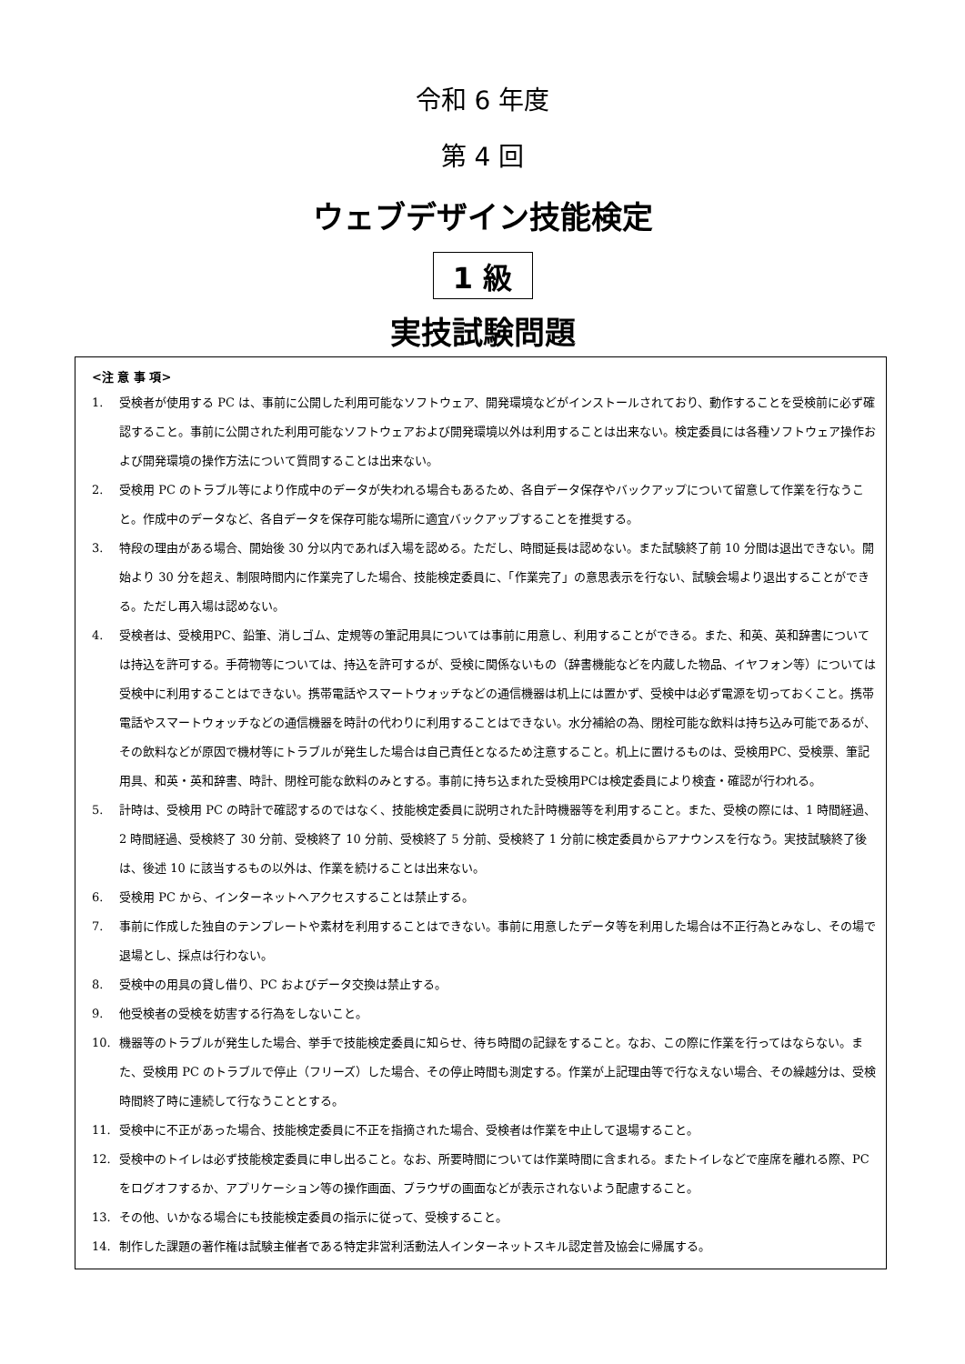令和 6 年度
第 4 回
ウェブデザイン技能検定
1 級
実技試験問題
<注 意 事 項>
1. 受検者が使用する PC は、事前に公開した利用可能なソフトウェア、開発環境などがインストールされており、動作することを受検前に必ず確認すること。事前に公開された利用可能なソフトウェアおよび開発環境以外は利用することは出来ない。検定委員には各種ソフトウェア操作および開発環境の操作方法について質問することは出来ない。
2. 受検用 PC のトラブル等により作成中のデータが失われる場合もあるため、各自データ保存やバックアップについて留意して作業を行なうこと。作成中のデータなど、各自データを保存可能な場所に適宜バックアップすることを推奨する。
3. 特段の理由がある場合、開始後 30 分以内であれば入場を認める。ただし、時間延長は認めない。また試験終了前 10 分間は退出できない。開始より 30 分を超え、制限時間内に作業完了した場合、技能検定委員に、「作業完了」の意思表示を行ない、試験会場より退出することができる。ただし再入場は認めない。
4. 受検者は、受検用PC、鉛筆、消しゴム、定規等の筆記用具については事前に用意し、利用することができる。また、和英、英和辞書については持込を許可する。手荷物等については、持込を許可するが、受検に関係ないもの（辞書機能などを内蔵した物品、イヤフォン等）については受検中に利用することはできない。携帯電話やスマートウォッチなどの通信機器は机上には置かず、受検中は必ず電源を切っておくこと。携帯電話やスマートウォッチなどの通信機器を時計の代わりに利用することはできない。水分補給の為、閉栓可能な飲料は持ち込み可能であるが、その飲料などが原因で機材等にトラブルが発生した場合は自己責任となるため注意すること。机上に置けるものは、受検用PC、受検票、筆記用具、和英・英和辞書、時計、閉栓可能な飲料のみとする。事前に持ち込まれた受検用PCは検定委員により検査・確認が行われる。
5. 計時は、受検用 PC の時計で確認するのではなく、技能検定委員に説明された計時機器等を利用すること。また、受検の際には、1 時間経過、2 時間経過、受検終了 30 分前、受検終了 10 分前、受検終了 5 分前、受検終了 1 分前に検定委員からアナウンスを行なう。実技試験終了後は、後述 10 に該当するもの以外は、作業を続けることは出来ない。
6. 受検用 PC から、インターネットへアクセスすることは禁止する。
7. 事前に作成した独自のテンプレートや素材を利用することはできない。事前に用意したデータ等を利用した場合は不正行為とみなし、その場で退場とし、採点は行わない。
8. 受検中の用具の貸し借り、PC およびデータ交換は禁止する。
9. 他受検者の受検を妨害する行為をしないこと。
10. 機器等のトラブルが発生した場合、挙手で技能検定委員に知らせ、待ち時間の記録をすること。なお、この際に作業を行ってはならない。また、受検用 PC のトラブルで停止（フリーズ）した場合、その停止時間も測定する。作業が上記理由等で行なえない場合、その繰越分は、受検時間終了時に連続して行なうこととする。
11. 受検中に不正があった場合、技能検定委員に不正を指摘された場合、受検者は作業を中止して退場すること。
12. 受検中のトイレは必ず技能検定委員に申し出ること。なお、所要時間については作業時間に含まれる。またトイレなどで座席を離れる際、PC をログオフするか、アプリケーション等の操作画面、ブラウザの画面などが表示されないよう配慮すること。
13. その他、いかなる場合にも技能検定委員の指示に従って、受検すること。
14. 制作した課題の著作権は試験主催者である特定非営利活動法人インターネットスキル認定普及協会に帰属する。